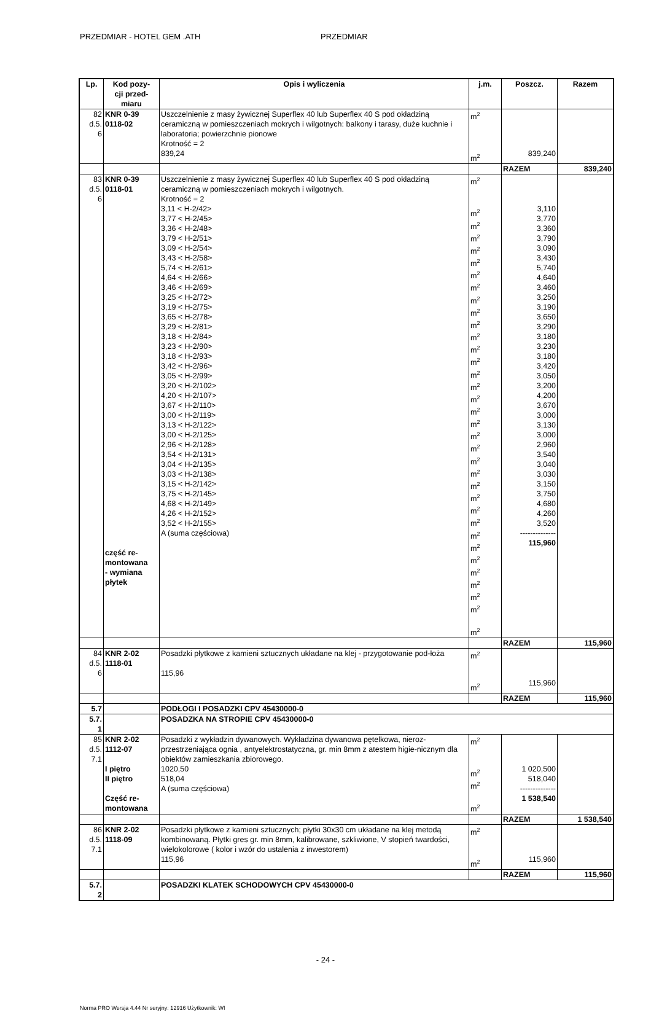PRZEDMIAR - HOTEL GEM .ATH PRZEDMIAR
| Lp. | Kod pozy- cji przed- miaru | Opis i wyliczenia | j.m. | Poszcz. | Razem |
| --- | --- | --- | --- | --- | --- |
| 82 d.5. 6 | KNR 0-39 0118-02 | Uszczelnienie z masy żywicznej Superflex 40 lub Superflex 40 S pod okładziną ceramiczną w pomieszczeniach mokrych i wilgotnych: balkony i tarasy, duże kuchnie i laboratoria; powierzchnie pionowe Krotność = 2 839,24 | m<sup>2</sup> m<sup>2</sup> | 839,240 | |
| | | | | RAZEM | 839,240 |
| 83 d.5. 6 | KNR 0-39 0118-01 część re- montowana - wymiana płytek | Uszczelnienie z masy żywicznej Superflex 40 lub Superflex 40 S pod okładziną ceramiczną w pomieszczeniach mokrych i wilgotnych. Krotność = 2 3,11 < H-2/42> 3,77 < H-2/45> 3,36 < H-2/48> 3,79 < H-2/51> 3,09 < H-2/54> 3,43 < H-2/58> 5,74 < H-2/61> 4,64 < H-2/66> 3,46 < H-2/69> 3,25 < H-2/72> 3,19 < H-2/75> 3,65 < H-2/78> 3,29 < H-2/81> 3,18 < H-2/84> 3,23 < H-2/90> 3,18 < H-2/93> 3,42 < H-2/96> 3,05 < H-2/99> 3,20 < H-2/102> 4,20 < H-2/107> 3,67 < H-2/110> 3,00 < H-2/119> 3,13 < H-2/122> 3,00 < H-2/125> 2,96 < H-2/128> 3,54 < H-2/131> 3,04 < H-2/135> 3,03 < H-2/138> 3,15 < H-2/142> 3,75 < H-2/145> 4,68 < H-2/149> 4,26 < H-2/152> 3,52 < H-2/155> A (suma częściowa) | m<sup>2</sup> m<sup>2</sup> m<sup>2</sup> m<sup>2</sup> m<sup>2</sup> m<sup>2</sup> m<sup>2</sup> m<sup>2</sup> m<sup>2</sup> m<sup>2</sup> m<sup>2</sup> m<sup>2</sup> m<sup>2</sup> m<sup>2</sup> m<sup>2</sup> m<sup>2</sup> m<sup>2</sup> m<sup>2</sup> m<sup>2</sup> m<sup>2</sup> m<sup>2</sup> m<sup>2</sup> m<sup>2</sup> m<sup>2</sup> m<sup>2</sup> m<sup>2</sup> m<sup>2</sup> m<sup>2</sup> m<sup>2</sup> m<sup>2</sup> m<sup>2</sup> m<sup>2</sup> m<sup>2</sup> m<sup>2</sup> m<sup>2</sup> | 3,110 3,770 3,360 3,790 3,090 3,430 5,740 4,640 3,460 3,250 3,190 3,650 3,290 3,180 3,230 3,180 3,420 3,050 3,200 4,200 3,670 3,000 3,130 3,000 2,960 3,540 3,040 3,030 3,150 3,750 4,680 4,260 3,520 -------------- 115,960 | |
| | | | | RAZEM | 115,960 |
| 84 d.5. 6 | KNR 2-02 1118-01 | Posadzki płytkowe z kamieni sztucznych układane na klej - przygotowanie pod-łoża 115,96 | m<sup>2</sup> m<sup>2</sup> | 115,960 | |
| | | | | RAZEM | 115,960 |
| 5.7 | | PODŁOGI I POSADZKI CPV 45430000-0 | | | |
| 5.7. 1 | | POSADZKA NA STROPIE CPV 45430000-0 | | | |
| 85 d.5. 7.1 | KNR 2-02 1112-07 I piętro II piętro Część re- montowana | Posadzki z wykładzin dywanowych. Wykładzina dywanowa pętelkowa, nieroz-przestrzeniająca ognia , antyelektrostatyczna, gr. min 8mm z atestem higie-nicznym dla obiektów zamieszkania zbiorowego. 1020,50 518,04 A (suma częściowa) | m<sup>2</sup> m<sup>2</sup> m<sup>2</sup> m<sup>2</sup> | 1 020,500 518,040 -------------- 1 538,540 | |
| | | | | RAZEM | 1 538,540 |
| 86 d.5. 7.1 | KNR 2-02 1118-09 | Posadzki płytkowe z kamieni sztucznych; płytki 30x30 cm układane na klej metodą kombinowaną. Płytki gres gr. min 8mm, kalibrowane, szkliwione, V stopień twardości, wielokolorowe ( kolor i wzór do ustalenia z inwestorem) 115,96 | m<sup>2</sup> m<sup>2</sup> | 115,960 | |
| | | | | RAZEM | 115,960 |
| 5.7. 2 | | POSADZKI KLATEK SCHODOWYCH CPV 45430000-0 | | | |
- 24 -
Norma PRO Wersja 4.44 Nr seryjny: 12916 Użytkownik: WI